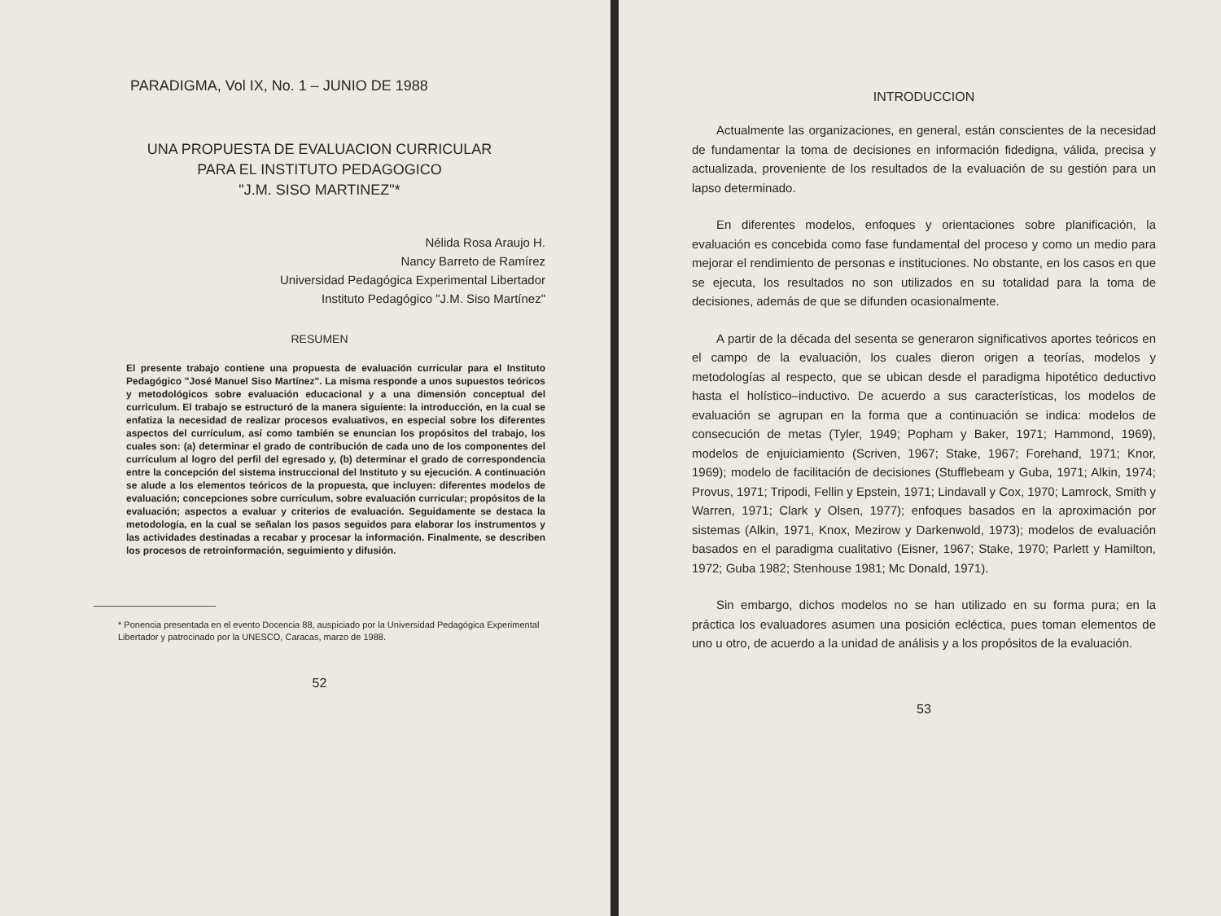PARADIGMA, Vol IX, No. 1 – JUNIO DE 1988
UNA PROPUESTA DE EVALUACION CURRICULAR
PARA EL INSTITUTO PEDAGOGICO
"J.M. SISO MARTINEZ"*
Nélida Rosa Araujo H.
Nancy Barreto de Ramírez
Universidad Pedagógica Experimental Libertador
Instituto Pedagógico "J.M. Siso Martínez"
RESUMEN
El presente trabajo contiene una propuesta de evaluación curricular para el Instituto Pedagógico "José Manuel Siso Martínez". La misma responde a unos supuestos teóricos y metodológicos sobre evaluación educacional y a una dimensión conceptual del curriculum. El trabajo se estructuró de la manera siguiente: la introducción, en la cual se enfatiza la necesidad de realizar procesos evaluativos, en especial sobre los diferentes aspectos del currículum, así como también se enuncian los propósitos del trabajo, los cuales son: (a) determinar el grado de contribución de cada uno de los componentes del currículum al logro del perfil del egresado y, (b) determinar el grado de correspondencia entre la concepción del sistema instruccional del Instituto y su ejecución. A continuación se alude a los elementos teóricos de la propuesta, que incluyen: diferentes modelos de evaluación; concepciones sobre currículum, sobre evaluación curricular; propósitos de la evaluación; aspectos a evaluar y criterios de evaluación. Seguidamente se destaca la metodología, en la cual se señalan los pasos seguidos para elaborar los instrumentos y las actividades destinadas a recabar y procesar la información. Finalmente, se describen los procesos de retroinformación, seguimiento y difusión.
* Ponencia presentada en el evento Docencia 88, auspiciado por la Universidad Pedagógica Experimental Libertador y patrocinado por la UNESCO, Caracas, marzo de 1988.
52
INTRODUCCION
Actualmente las organizaciones, en general, están conscientes de la necesidad de fundamentar la toma de decisiones en información fidedigna, válida, precisa y actualizada, proveniente de los resultados de la evaluación de su gestión para un lapso determinado.
En diferentes modelos, enfoques y orientaciones sobre planificación, la evaluación es concebida como fase fundamental del proceso y como un medio para mejorar el rendimiento de personas e instituciones. No obstante, en los casos en que se ejecuta, los resultados no son utilizados en su totalidad para la toma de decisiones, además de que se difunden ocasionalmente.
A partir de la década del sesenta se generaron significativos aportes teóricos en el campo de la evaluación, los cuales dieron origen a teorías, modelos y metodologías al respecto, que se ubican desde el paradigma hipotético deductivo hasta el holístico–inductivo. De acuerdo a sus características, los modelos de evaluación se agrupan en la forma que a continuación se indica: modelos de consecución de metas (Tyler, 1949; Popham y Baker, 1971; Hammond, 1969), modelos de enjuiciamiento (Scriven, 1967; Stake, 1967; Forehand, 1971; Knor, 1969); modelo de facilitación de decisiones (Stufflebeam y Guba, 1971; Alkin, 1974; Provus, 1971; Tripodi, Fellin y Epstein, 1971; Lindavall y Cox, 1970; Lamrock, Smith y Warren, 1971; Clark y Olsen, 1977); enfoques basados en la aproximación por sistemas (Alkin, 1971, Knox, Mezirow y Darkenwold, 1973); modelos de evaluación basados en el paradigma cualitativo (Eisner, 1967; Stake, 1970; Parlett y Hamilton, 1972; Guba 1982; Stenhouse 1981; Mc Donald, 1971).
Sin embargo, dichos modelos no se han utilizado en su forma pura; en la práctica los evaluadores asumen una posición ecléctica, pues toman elementos de uno u otro, de acuerdo a la unidad de análisis y a los propósitos de la evaluación.
53